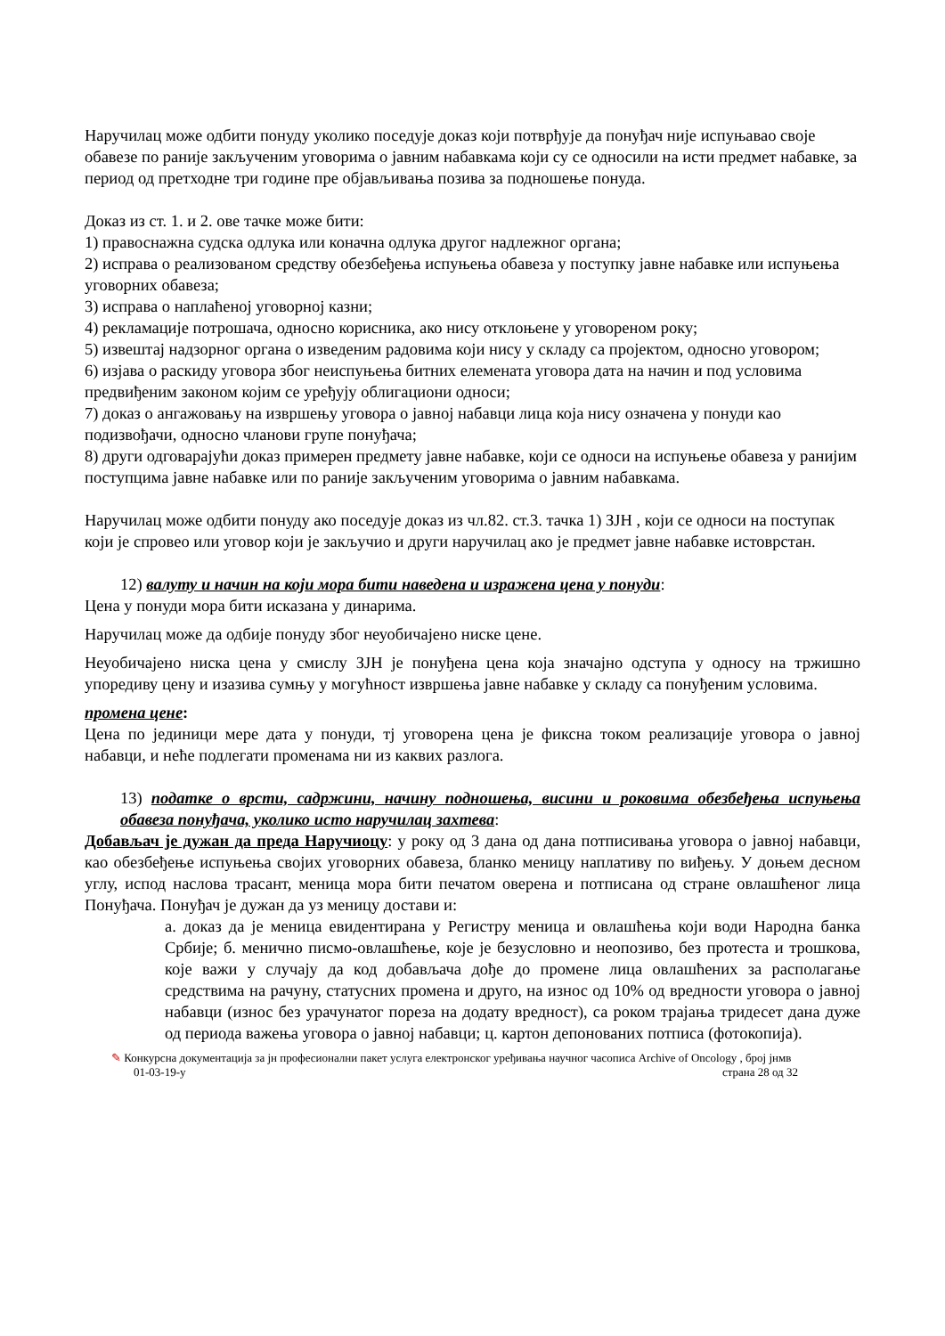Наручилац може одбити понуду уколико поседује доказ који потврђује да понуђач није испуњавао своје обавезе по раније закљученим уговорима о јавним набавкама који су се односили на исти предмет набавке, за период од претходне три године пре објављивања позива за подношење понуда.
Доказ из ст. 1. и 2. ове тачке може бити:
1) правоснажна судска одлука или коначна одлука другог надлежног органа;
2) исправа о реализованом средству обезбеђења испуњења обавеза у поступку јавне набавке или испуњења уговорних обавеза;
3) исправа о наплаћеној уговорној казни;
4) рекламације потрошача, односно корисника, ако нису отклоњене у уговореном року;
5) извештај надзорног органа о изведеним радовима који нису у складу са пројектом, односно уговором;
6) изјава о раскиду уговора због неиспуњења битних елемената уговора дата на начин и под условима предвиђеним законом којим се уређују облигациони односи;
7) доказ о ангажовању на извршењу уговора о јавној набавци лица која нису означена у понуди као подизвођачи, односно чланови групе понуђача;
8) други одговарајући доказ примерен предмету јавне набавке, који се односи на испуњење обавеза у ранијим поступцима јавне набавке или по раније закљученим уговорима о јавним набавкама.
Наручилац може одбити понуду ако поседује доказ из чл.82. ст.3. тачка 1) ЗЈН , који се односи на поступак који је спровео или уговор који је закључио и други наручилац ако је предмет јавне набавке истоврстан.
12) валуту и начин на који мора бити наведена и изражена цена у понуди:
Цена у понуди мора бити исказана у динарима.
Наручилац може да одбије понуду због неуобичајено ниске цене.
Неуобичајено ниска цена у смислу ЗЈН је понуђена цена која значајно одступа у односу на тржишно упоредиву цену и изазива сумњу у могућност извршења јавне набавке у складу са понуђеним условима.
промена цене:
Цена по јединици мере дата у понуди, тј уговорена цена је фиксна током реализације уговора о јавној набавци, и неће подлегати променама ни из каквих разлога.
13) податке о врсти, садржини, начину подношења, висини и роковима обезбеђења испуњења обавеза понуђача, уколико исто наручилац захтева:
Добављач је дужан да преда Наручиоцу: у року од 3 дана од дана потписивања уговора о јавној набавци, као обезбеђење испуњења својих уговорних обавеза, бланко меницу наплативу по виђењу. У доњем десном углу, испод наслова трасант, меница мора бити печатом оверена и потписана од стране овлашћеног лица Понуђача. Понуђач је дужан да уз меницу достави и:
а. доказ да је меница евидентирана у Регистру меница и овлашћења који води Народна банка Србије; б. менично писмо-овлашћење, које је безусловно и неопозиво, без протеста и трошкова, које важи у случају да код добављача дође до промене лица овлашћених за располагање средствима на рачуну, статусних промена и друго, на износ од 10% од вредности уговора о јавној набавци (износ без урачунатог пореза на додату вредност), са роком трајања тридесет дана дуже од периода важења уговора о јавној набавци; ц. картон депонованих потписа (фотокопија).
✎ Конкурсна документација за јн професионални пакет услуга електронског уређивања научног часописа Archive of Oncology , број јнмв
01-03-19-у страна 28 од 32